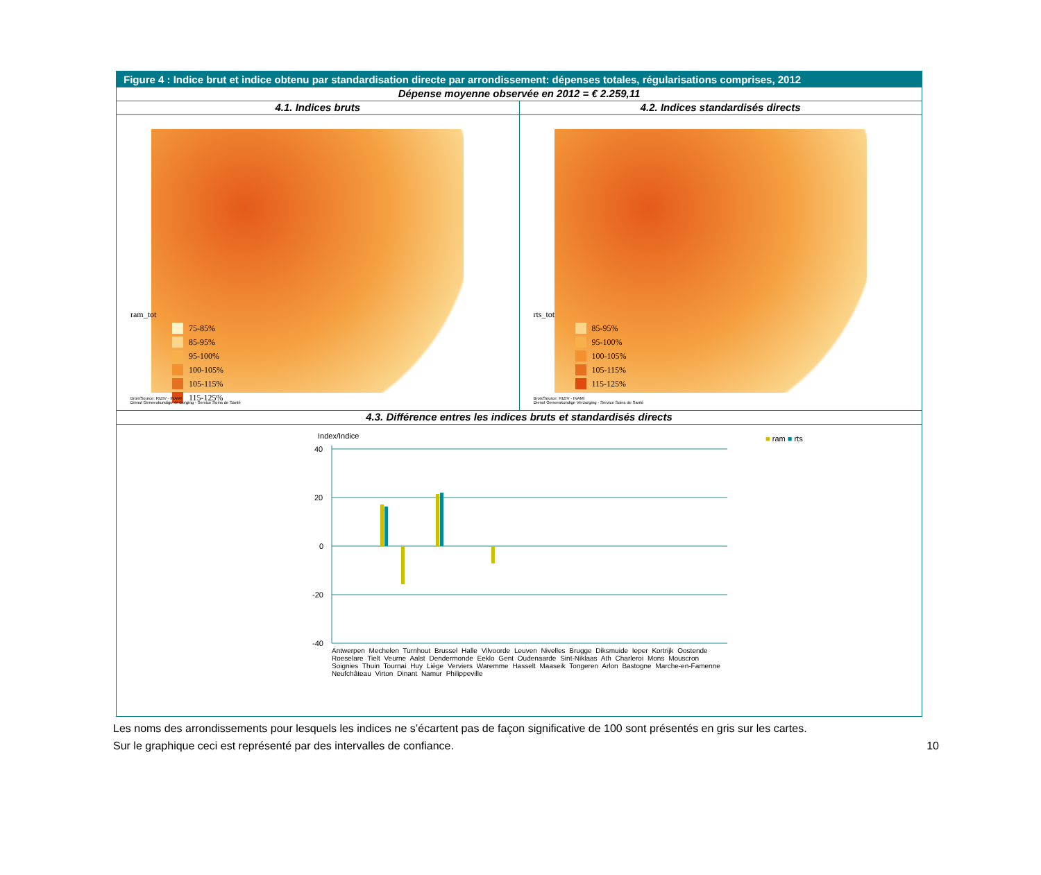Figure 4 : Indice brut et indice obtenu par standardisation directe par arrondissement: dépenses totales, régularisations comprises, 2012
Dépense moyenne observée en 2012 = € 2.259,11
4.1. Indices bruts 4.2. Indices standardisés directs
ram_tot
75-85%
85-95%
95-100%
100-105%
105-115%
115-125%
Bron/Source: RIZIV - INAMI
Dienst Geneeskundige Verzorging - Service Soins de Santé
rts_tot
85-95%
95-100%
100-105%
105-115%
115-125%
Bron/Source: RIZIV - INAMI
Dienst Geneeskundige Verzorging - Service Soins de Santé
4.3. Différence entres les indices bruts et standardisés directs
Index/Indice ■ ram ■ rts
40
20
0
-20
-40
Antwerpen Mechelen Turnhout Brussel Halle Vilvoorde Leuven Nivelles Brugge Diksmuide Ieper Kortrijk Oostende Roeselare Tielt Veurne Aalst Dendermonde Eeklo Gent Oudenaarde Sint-Niklaas Ath Charleroi Mons Mouscron Soignies Thuin Tournai Huy Liège Verviers Waremme Hasselt Maaseik Tongeren Arlon Bastogne Marche-en-Famenne Neufchâteau Virton Dinant Namur Philippeville
Les noms des arrondissements pour lesquels les indices ne s’écartent pas de façon significative de 100 sont présentés en gris sur les cartes.
Sur le graphique ceci est représenté par des intervalles de confiance.
10